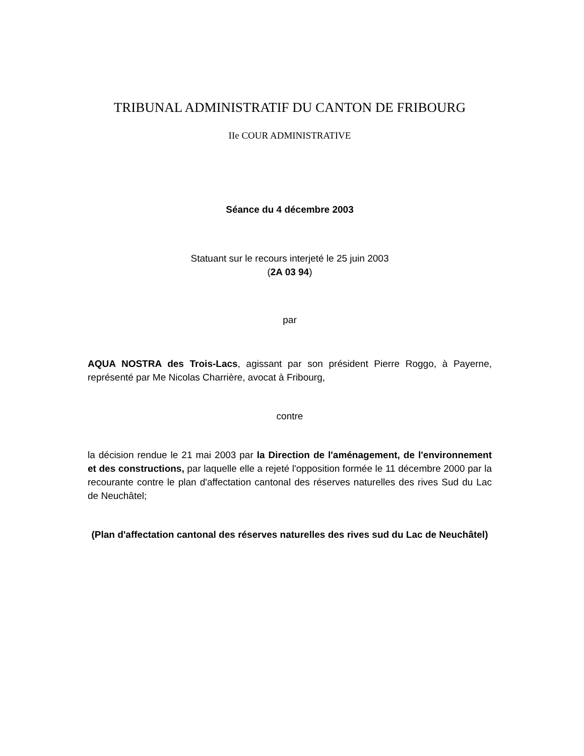TRIBUNAL ADMINISTRATIF DU CANTON DE FRIBOURG
IIe COUR ADMINISTRATIVE
Séance du 4 décembre 2003
Statuant sur le recours interjeté le 25 juin 2003
(2A 03 94)
par
AQUA NOSTRA des Trois-Lacs, agissant par son président Pierre Roggo, à Payerne, représenté par Me Nicolas Charrière, avocat à Fribourg,
contre
la décision rendue le 21 mai 2003 par la Direction de l'aménagement, de l'environnement et des constructions, par laquelle elle a rejeté l'opposition formée le 11 décembre 2000 par la recourante contre le plan d'affectation cantonal des réserves naturelles des rives Sud du Lac de Neuchâtel;
(Plan d'affectation cantonal des réserves naturelles des rives sud du Lac de Neuchâtel)